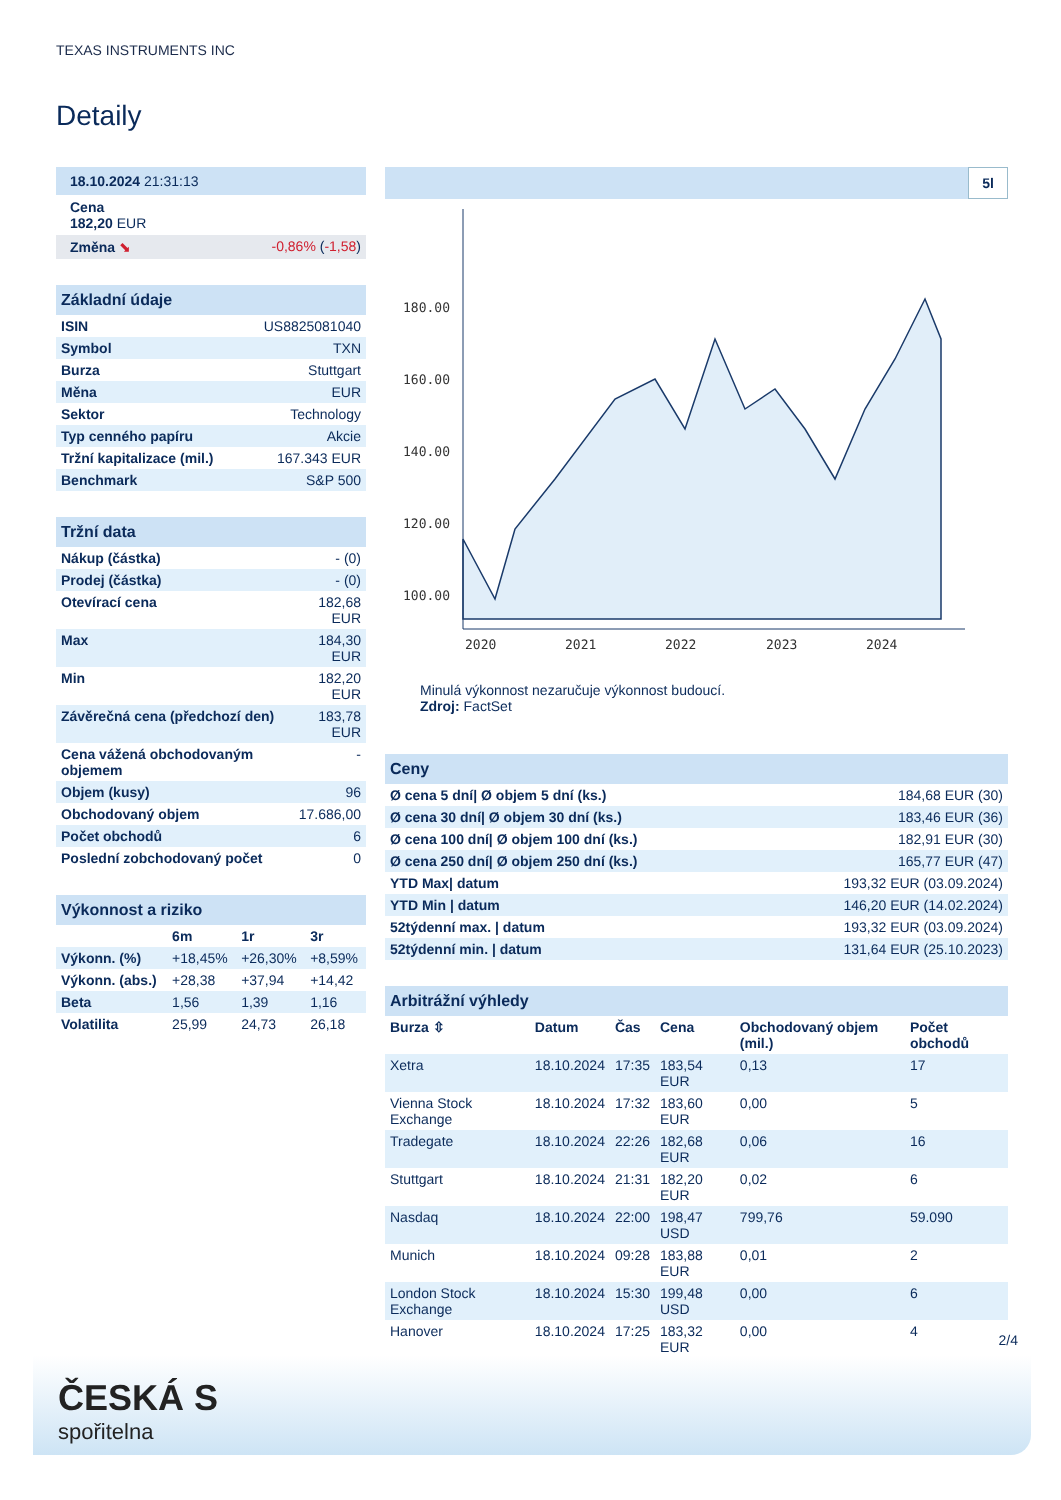TEXAS INSTRUMENTS INC
Detaily
| 18.10.2024 21:31:13 | |
| Cena 182,20 EUR | |
| Změna ⬊ | -0,86% ( -1,58 ) |
| Základní údaje | |
| ISIN | US8825081040 |
| Symbol | TXN |
| Burza | Stuttgart |
| Měna | EUR |
| Sektor | Technology |
| Typ cenného papíru | Akcie |
| Tržní kapitalizace (mil.) | 167.343 EUR |
| Benchmark | S&P 500 |
| Tržní data | |
| Nákup (částka) | - (0) |
| Prodej (částka) | - (0) |
| Otevírací cena | 182,68 EUR |
| Max | 184,30 EUR |
| Min | 182,20 EUR |
| Závěrečná cena (předchozí den) | 183,78 EUR |
| Cena vážená obchodovaným objemem | - |
| Objem (kusy) | 96 |
| Obchodovaný objem | 17.686,00 |
| Počet obchodů | 6 |
| Poslední zobchodovaný počet | 0 |
| Výkonnost a riziko | | | |
| | 6m | 1r | 3r |
| Výkonn. (%) | +18,45% | +26,30% | +8,59% |
| Výkonn. (abs.) | +28,38 | +37,94 | +14,42 |
| Beta | 1,56 | 1,39 | 1,16 |
| Volatilita | 25,99 | 24,73 | 26,18 |
5l
180.00
160.00
140.00
120.00
100.00
2020
2021
2022
2023
2024
Minulá výkonnost nezaručuje výkonnost budoucí.
Zdroj: FactSet
| Ceny | |
| Ø cena 5 dní/ Ø objem 5 dní (ks.) | 184,68 EUR (30) |
| Ø cena 30 dní/ Ø objem 30 dní (ks.) | 183,46 EUR (36) |
| Ø cena 100 dní/ Ø objem 100 dní (ks.) | 182,91 EUR (30) |
| Ø cena 250 dní/ Ø objem 250 dní (ks.) | 165,77 EUR (47) |
| YTD Max/ datum | 193,32 EUR (03.09.2024) |
| YTD Min / datum | 146,20 EUR (14.02.2024) |
| 52týdenní max. / datum | 193,32 EUR (03.09.2024) |
| 52týdenní min. / datum | 131,64 EUR (25.10.2023) |
| Arbitrážní výhledy | | | | | |
| Burza ⇳ | Datum | Čas | Cena | Obchodovaný objem (mil.) | Počet obchodů |
| Xetra | 18.10.2024 | 17:35 | 183,54 EUR | 0,13 | 17 |
| Vienna Stock Exchange | 18.10.2024 | 17:32 | 183,60 EUR | 0,00 | 5 |
| Tradegate | 18.10.2024 | 22:26 | 182,68 EUR | 0,06 | 16 |
| Stuttgart | 18.10.2024 | 21:31 | 182,20 EUR | 0,02 | 6 |
| Nasdaq | 18.10.2024 | 22:00 | 198,47 USD | 799,76 | 59.090 |
| Munich | 18.10.2024 | 09:28 | 183,88 EUR | 0,01 | 2 |
| London Stock Exchange | 18.10.2024 | 15:30 | 199,48 USD | 0,00 | 6 |
| Hanover | 18.10.2024 | 17:25 | 183,32 EUR | 0,00 | 4 |
2/4
ČESKÁ S
spořitelna